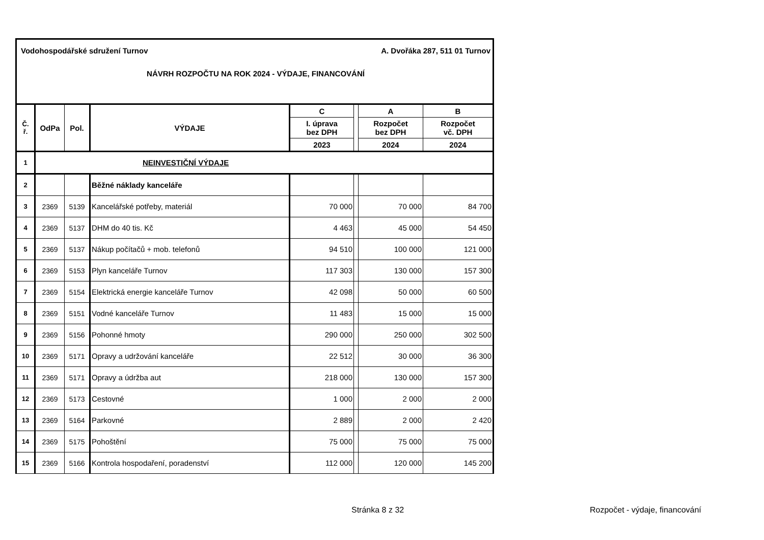Vodohospodářské sdružení Turnov A. Dvořáka 287, 511 01 Turnov
NÁVRH ROZPOČTU NA ROK 2024 - VÝDAJE, FINANCOVÁNÍ
| Č. ř. | OdPa | Pol. | VÝDAJE | C | | A | B |
| --- | --- | --- | --- | --- | --- | --- | --- |
| | | | | I. úprava bez DPH | | Rozpočet bez DPH | Rozpočet vč. DPH |
| | | | | 2023 | | 2024 | 2024 |
| 1 | NEINVESTIČNÍ VÝDAJE | | | | | | |
| 2 | | | Běžné náklady kanceláře | | | | |
| 3 | 2369 | 5139 | Kancelářské potřeby, materiál | 70 000 | | 70 000 | 84 700 |
| 4 | 2369 | 5137 | DHM do 40 tis. Kč | 4 463 | | 45 000 | 54 450 |
| 5 | 2369 | 5137 | Nákup počítačů + mob. telefonů | 94 510 | | 100 000 | 121 000 |
| 6 | 2369 | 5153 | Plyn kanceláře Turnov | 117 303 | | 130 000 | 157 300 |
| 7 | 2369 | 5154 | Elektrická energie kanceláře Turnov | 42 098 | | 50 000 | 60 500 |
| 8 | 2369 | 5151 | Vodné kanceláře Turnov | 11 483 | | 15 000 | 15 000 |
| 9 | 2369 | 5156 | Pohonné hmoty | 290 000 | | 250 000 | 302 500 |
| 10 | 2369 | 5171 | Opravy a udržování kanceláře | 22 512 | | 30 000 | 36 300 |
| 11 | 2369 | 5171 | Opravy a údržba aut | 218 000 | | 130 000 | 157 300 |
| 12 | 2369 | 5173 | Cestovné | 1 000 | | 2 000 | 2 000 |
| 13 | 2369 | 5164 | Parkovné | 2 889 | | 2 000 | 2 420 |
| 14 | 2369 | 5175 | Pohoštění | 75 000 | | 75 000 | 75 000 |
| 15 | 2369 | 5166 | Kontrola hospodaření, poradenství | 112 000 | | 120 000 | 145 200 |
Stránka 8 z 32 Rozpočet - výdaje, financování